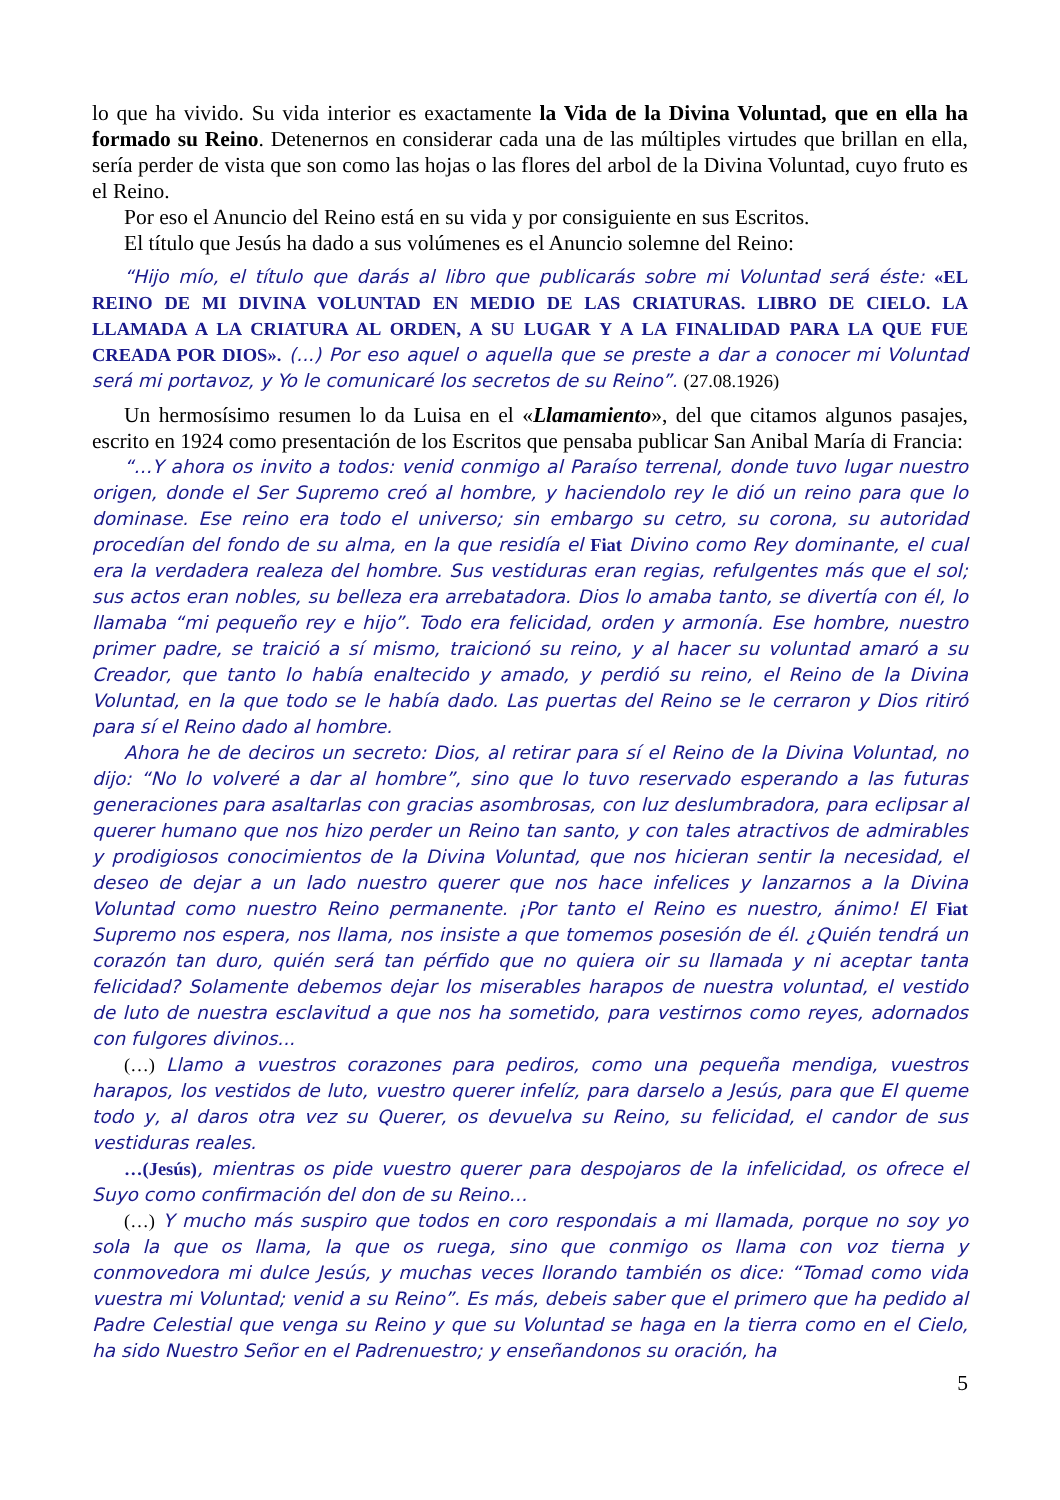lo que ha vivido. Su vida interior es exactamente la Vida de la Divina Voluntad, que en ella ha formado su Reino. Detenernos en considerar cada una de las múltiples virtudes que brillan en ella, sería perder de vista que son como las hojas o las flores del arbol de la Divina Voluntad, cuyo fruto es el Reino.
Por eso el Anuncio del Reino está en su vida y por consiguiente en sus Escritos.
El título que Jesús ha dado a sus volúmenes es el Anuncio solemne del Reino:
“Hijo mío, el título que darás al libro que publicarás sobre mi Voluntad será éste: «EL REINO DE MI DIVINA VOLUNTAD EN MEDIO DE LAS CRIATURAS. LIBRO DE CIELO. LA LLAMADA A LA CRIATURA AL ORDEN, A SU LUGAR Y A LA FINALIDAD PARA LA QUE FUE CREADA POR DIOS». (...) Por eso aquel o aquella que se preste a dar a conocer mi Voluntad será mi portavoz, y Yo le comunicaré los secretos de su Reino”. (27.08.1926)
Un hermosísimo resumen lo da Luisa en el «Llamamiento», del que citamos algunos pasajes, escrito en 1924 como presentación de los Escritos que pensaba publicar San Anibal María di Francia:
“…Y ahora os invito a todos: venid conmigo al Paraíso terrenal, donde tuvo lugar nuestro origen, donde el Ser Supremo creó al hombre, y haciendolo rey le dió un reino para que lo dominase. Ese reino era todo el universo; sin embargo su cetro, su corona, su autoridad procedían del fondo de su alma, en la que residía el Fiat Divino como Rey dominante, el cual era la verdadera realeza del hombre. Sus vestiduras eran regias, refulgentes más que el sol; sus actos eran nobles, su belleza era arrebatadora. Dios lo amaba tanto, se divertía con él, lo llamaba “mi pequeño rey e hijo”. Todo era felicidad, orden y armonía. Ese hombre, nuestro primer padre, se traició a sí mismo, traicionó su reino, y al hacer su voluntad amaró a su Creador, que tanto lo había enaltecido y amado, y perdió su reino, el Reino de la Divina Voluntad, en la que todo se le había dado. Las puertas del Reino se le cerraron y Dios ritiró para sí el Reino dado al hombre.
Ahora he de deciros un secreto: Dios, al retirar para sí el Reino de la Divina Voluntad, no dijo: “No lo volveré a dar al hombre”, sino que lo tuvo reservado esperando a las futuras generaciones para asaltarlas con gracias asombrosas, con luz deslumbradora, para eclipsar al querer humano que nos hizo perder un Reino tan santo, y con tales atractivos de admirables y prodigiosos conocimientos de la Divina Voluntad, que nos hicieran sentir la necesidad, el deseo de dejar a un lado nuestro querer que nos hace infelices y lanzarnos a la Divina Voluntad como nuestro Reino permanente. ¡Por tanto el Reino es nuestro, ánimo! El Fiat Supremo nos espera, nos llama, nos insiste a que tomemos posesión de él. ¿Quién tendrá un corazón tan duro, quién será tan pérfido que no quiera oir su llamada y ni aceptar tanta felicidad? Solamente debemos dejar los miserables harapos de nuestra voluntad, el vestido de luto de nuestra esclavitud a que nos ha sometido, para vestirnos como reyes, adornados con fulgores divinos...
(…) Llamo a vuestros corazones para pediros, como una pequeña mendiga, vuestros harapos, los vestidos de luto, vuestro querer infelíz, para darselo a Jesús, para que El queme todo y, al daros otra vez su Querer, os devuelva su Reino, su felicidad, el candor de sus vestiduras reales.
…(Jesús), mientras os pide vuestro querer para despojaros de la infelicidad, os ofrece el Suyo como confirmación del don de su Reino…
(…) Y mucho más suspiro que todos en coro respondais a mi llamada, porque no soy yo sola la que os llama, la que os ruega, sino que conmigo os llama con voz tierna y conmovedora mi dulce Jesús, y muchas veces llorando también os dice: “Tomad como vida vuestra mi Voluntad; venid a su Reino”. Es más, debeis saber que el primero que ha pedido al Padre Celestial que venga su Reino y que su Voluntad se haga en la tierra como en el Cielo, ha sido Nuestro Señor en el Padrenuestro; y enseñandonos su oración, ha
5